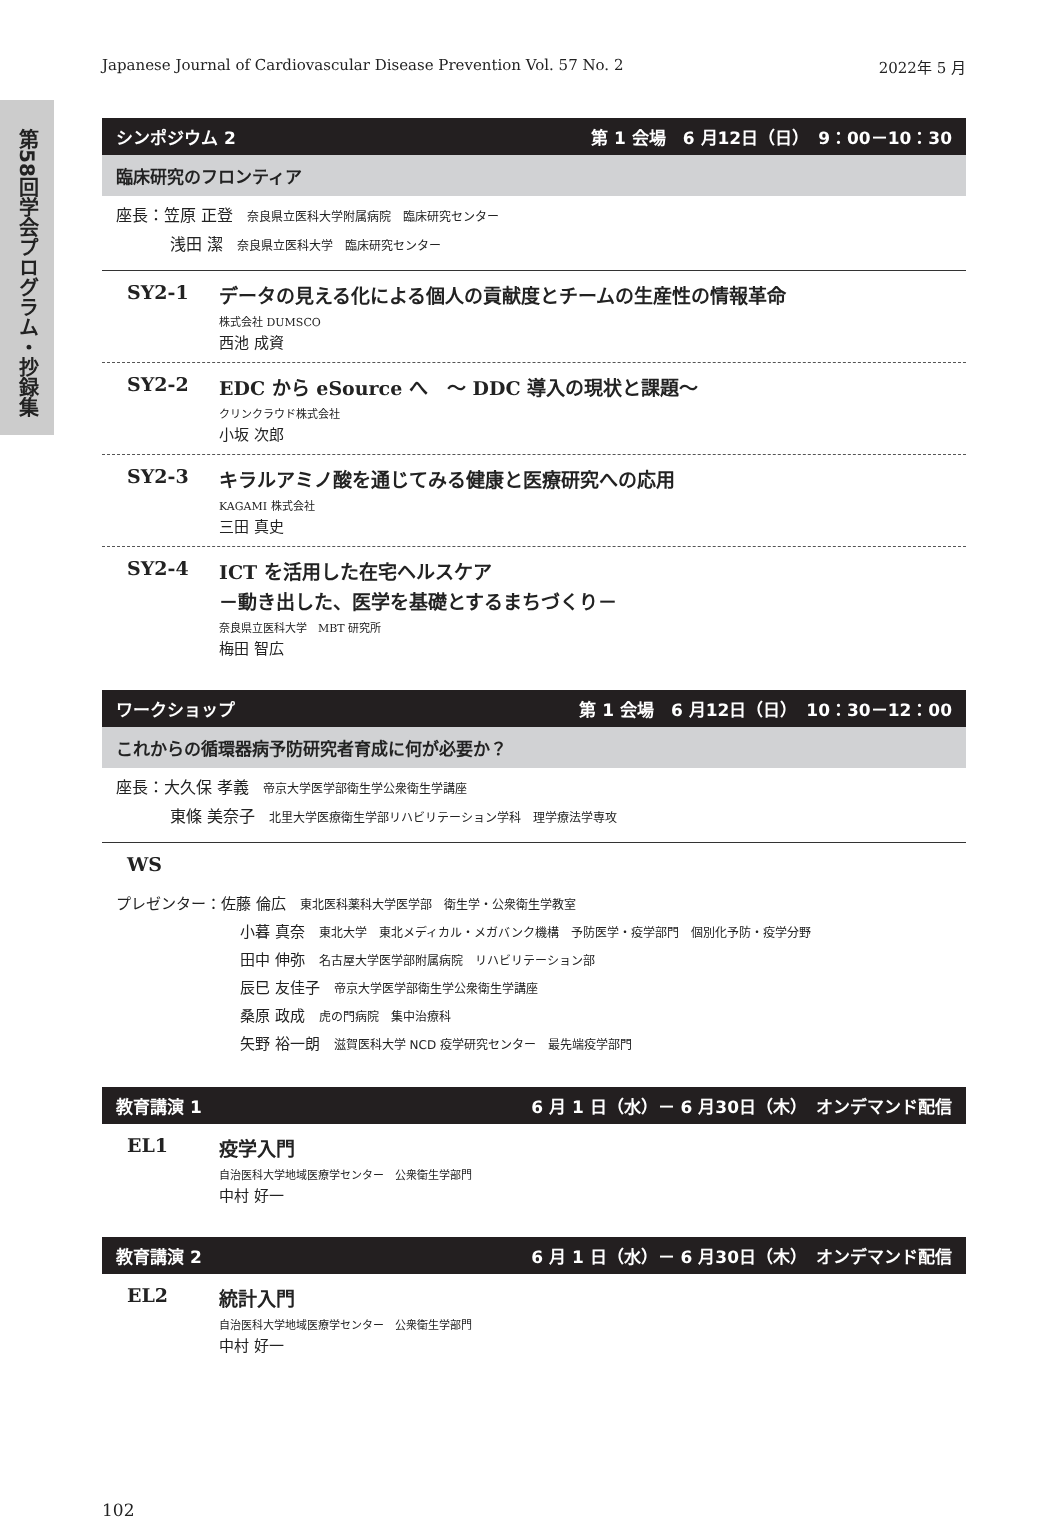第58回学会プログラム・抄録集
Japanese Journal of Cardiovascular Disease Prevention Vol. 57 No. 2 2022年 5 月
シンポジウム 2 第 1 会場　6 月12日（日）　9：00－10：30
臨床研究のフロンティア
座長：笠原 正登 奈良県立医科大学附属病院　臨床研究センター
浅田 潔 奈良県立医科大学　臨床研究センター
SY2-1
データの見える化による個人の貢献度とチームの生産性の情報革命
株式会社 DUMSCO
西池 成資
SY2-2
EDC から eSource へ　～ DDC 導入の現状と課題～
クリンクラウド株式会社
小坂 次郎
SY2-3
キラルアミノ酸を通じてみる健康と医療研究への応用
KAGAMI 株式会社
三田 真史
SY2-4
ICT を活用した在宅ヘルスケア
－動き出した、医学を基礎とするまちづくり－
奈良県立医科大学　MBT 研究所
梅田 智広
ワークショップ 第 1 会場　6 月12日（日）　10：30－12：00
これからの循環器病予防研究者育成に何が必要か？
座長：大久保 孝義 帝京大学医学部衛生学公衆衛生学講座
東條 美奈子 北里大学医療衛生学部リハビリテーション学科　理学療法学専攻
WS
プレゼンター：佐藤 倫広 東北医科薬科大学医学部　衛生学・公衆衛生学教室
小暮 真奈 東北大学　東北メディカル・メガバンク機構　予防医学・疫学部門　個別化予防・疫学分野
田中 伸弥 名古屋大学医学部附属病院　リハビリテーション部
辰巳 友佳子 帝京大学医学部衛生学公衆衛生学講座
桑原 政成 虎の門病院　集中治療科
矢野 裕一朗 滋賀医科大学 NCD 疫学研究センター　最先端疫学部門
教育講演 1 6 月 1 日（水）－ 6 月30日（木）　オンデマンド配信
EL1
疫学入門
自治医科大学地域医療学センター　公衆衛生学部門
中村 好一
教育講演 2 6 月 1 日（水）－ 6 月30日（木）　オンデマンド配信
EL2
統計入門
自治医科大学地域医療学センター　公衆衛生学部門
中村 好一
102